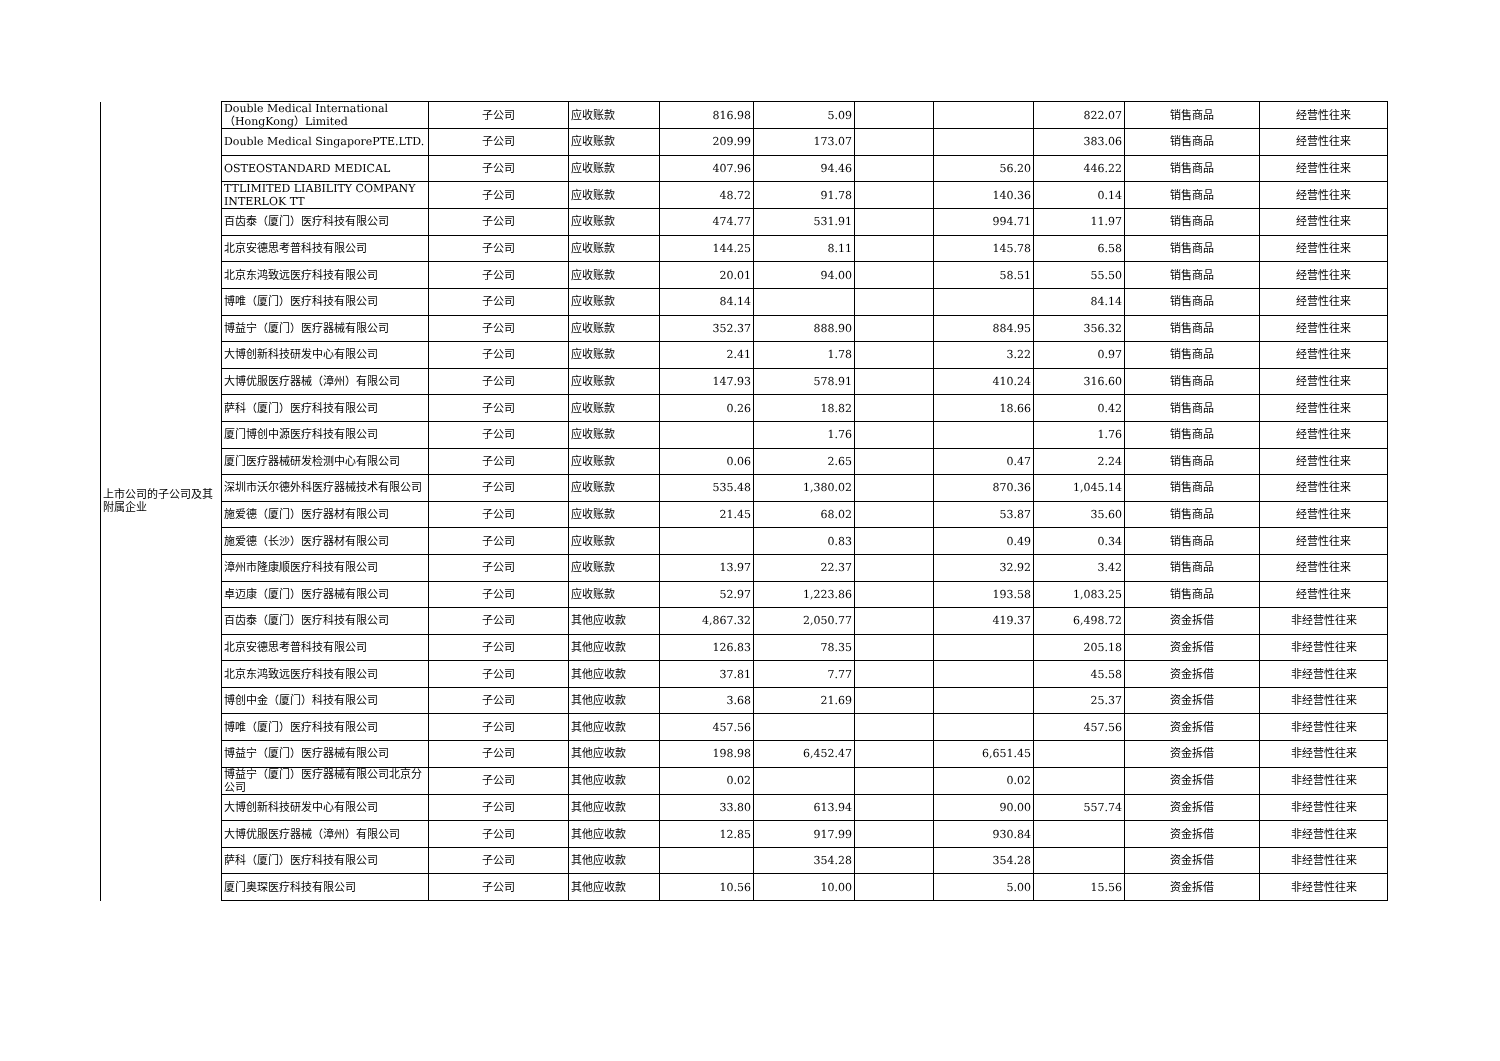| 上市公司的子公司及其附属企业 | Double Medical International（HongKong）Limited | 子公司 | 应收账款 | 816.98 | 5.09 | | | 822.07 | 销售商品 | 经营性往来 |
| | Double Medical SingaporePTE.LTD. | 子公司 | 应收账款 | 209.99 | 173.07 | | | 383.06 | 销售商品 | 经营性往来 |
| | OSTEOSTANDARD MEDICAL | 子公司 | 应收账款 | 407.96 | 94.46 | | 56.20 | 446.22 | 销售商品 | 经营性往来 |
| | TTLIMITED LIABILITY COMPANY INTERLOK TT | 子公司 | 应收账款 | 48.72 | 91.78 | | 140.36 | 0.14 | 销售商品 | 经营性往来 |
| | 百齿泰（厦门）医疗科技有限公司 | 子公司 | 应收账款 | 474.77 | 531.91 | | 994.71 | 11.97 | 销售商品 | 经营性往来 |
| | 北京安德思考普科技有限公司 | 子公司 | 应收账款 | 144.25 | 8.11 | | 145.78 | 6.58 | 销售商品 | 经营性往来 |
| | 北京东鸿致远医疗科技有限公司 | 子公司 | 应收账款 | 20.01 | 94.00 | | 58.51 | 55.50 | 销售商品 | 经营性往来 |
| | 博唯（厦门）医疗科技有限公司 | 子公司 | 应收账款 | 84.14 | | | | 84.14 | 销售商品 | 经营性往来 |
| | 博益宁（厦门）医疗器械有限公司 | 子公司 | 应收账款 | 352.37 | 888.90 | | 884.95 | 356.32 | 销售商品 | 经营性往来 |
| | 大博创新科技研发中心有限公司 | 子公司 | 应收账款 | 2.41 | 1.78 | | 3.22 | 0.97 | 销售商品 | 经营性往来 |
| | 大博优服医疗器械（漳州）有限公司 | 子公司 | 应收账款 | 147.93 | 578.91 | | 410.24 | 316.60 | 销售商品 | 经营性往来 |
| | 萨科（厦门）医疗科技有限公司 | 子公司 | 应收账款 | 0.26 | 18.82 | | 18.66 | 0.42 | 销售商品 | 经营性往来 |
| | 厦门博创中源医疗科技有限公司 | 子公司 | 应收账款 | | 1.76 | | | 1.76 | 销售商品 | 经营性往来 |
| | 厦门医疗器械研发检测中心有限公司 | 子公司 | 应收账款 | 0.06 | 2.65 | | 0.47 | 2.24 | 销售商品 | 经营性往来 |
| | 深圳市沃尔德外科医疗器械技术有限公司 | 子公司 | 应收账款 | 535.48 | 1,380.02 | | 870.36 | 1,045.14 | 销售商品 | 经营性往来 |
| | 施爱德（厦门）医疗器材有限公司 | 子公司 | 应收账款 | 21.45 | 68.02 | | 53.87 | 35.60 | 销售商品 | 经营性往来 |
| | 施爱德（长沙）医疗器材有限公司 | 子公司 | 应收账款 | | 0.83 | | 0.49 | 0.34 | 销售商品 | 经营性往来 |
| | 漳州市隆康顺医疗科技有限公司 | 子公司 | 应收账款 | 13.97 | 22.37 | | 32.92 | 3.42 | 销售商品 | 经营性往来 |
| | 卓迈康（厦门）医疗器械有限公司 | 子公司 | 应收账款 | 52.97 | 1,223.86 | | 193.58 | 1,083.25 | 销售商品 | 经营性往来 |
| | 百齿泰（厦门）医疗科技有限公司 | 子公司 | 其他应收款 | 4,867.32 | 2,050.77 | | 419.37 | 6,498.72 | 资金拆借 | 非经营性往来 |
| | 北京安德思考普科技有限公司 | 子公司 | 其他应收款 | 126.83 | 78.35 | | | 205.18 | 资金拆借 | 非经营性往来 |
| | 北京东鸿致远医疗科技有限公司 | 子公司 | 其他应收款 | 37.81 | 7.77 | | | 45.58 | 资金拆借 | 非经营性往来 |
| | 博创中金（厦门）科技有限公司 | 子公司 | 其他应收款 | 3.68 | 21.69 | | | 25.37 | 资金拆借 | 非经营性往来 |
| | 博唯（厦门）医疗科技有限公司 | 子公司 | 其他应收款 | 457.56 | | | | 457.56 | 资金拆借 | 非经营性往来 |
| | 博益宁（厦门）医疗器械有限公司 | 子公司 | 其他应收款 | 198.98 | 6,452.47 | | 6,651.45 | | 资金拆借 | 非经营性往来 |
| | 博益宁（厦门）医疗器械有限公司北京分公司 | 子公司 | 其他应收款 | 0.02 | | | 0.02 | | 资金拆借 | 非经营性往来 |
| | 大博创新科技研发中心有限公司 | 子公司 | 其他应收款 | 33.80 | 613.94 | | 90.00 | 557.74 | 资金拆借 | 非经营性往来 |
| | 大博优服医疗器械（漳州）有限公司 | 子公司 | 其他应收款 | 12.85 | 917.99 | | 930.84 | | 资金拆借 | 非经营性往来 |
| | 萨科（厦门）医疗科技有限公司 | 子公司 | 其他应收款 | | 354.28 | | 354.28 | | 资金拆借 | 非经营性往来 |
| | 厦门奥琛医疗科技有限公司 | 子公司 | 其他应收款 | 10.56 | 10.00 | | 5.00 | 15.56 | 资金拆借 | 非经营性往来 |